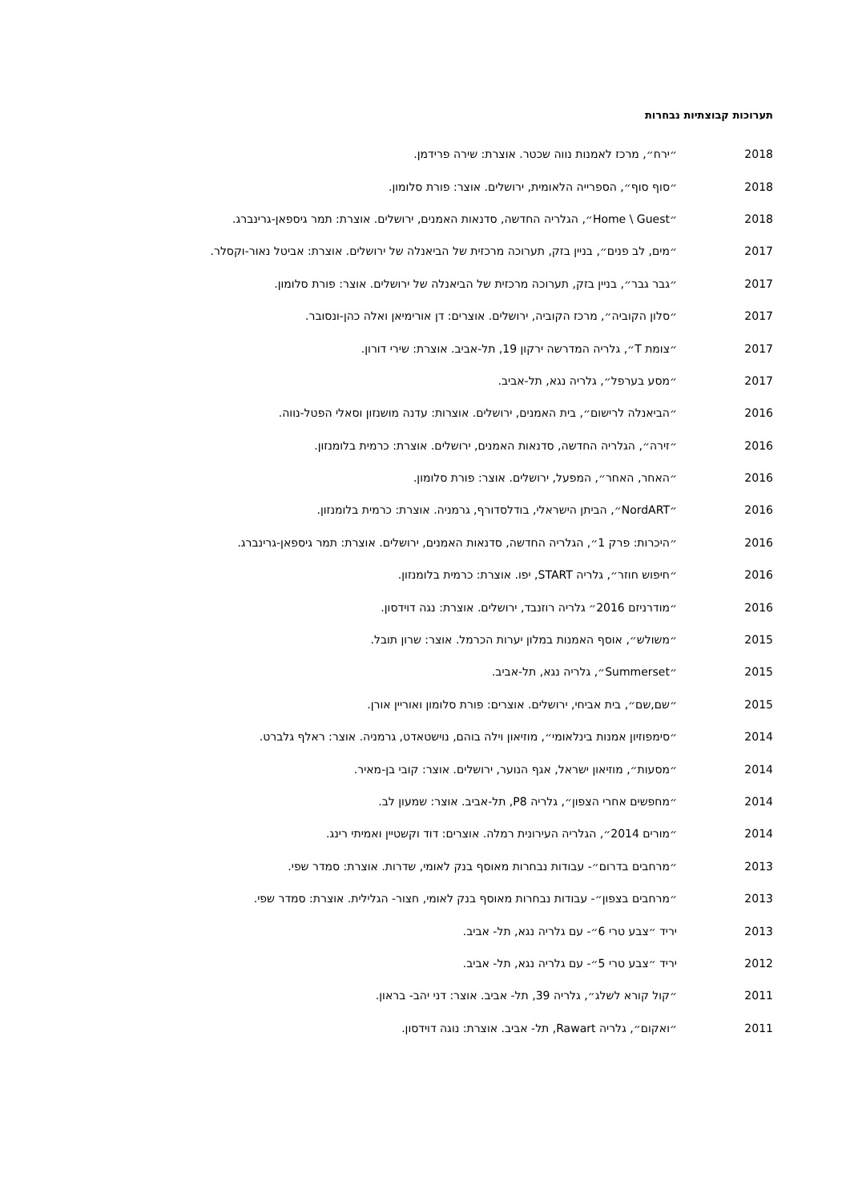תערוכות קבוצתיות נבחרות
2018 ״ירח״, מרכז לאמנות נווה שכטר. אוצרת: שירה פרידמן.
2018 ״סוף סוף״, הספרייה הלאומית, ירושלים. אוצר: פורת סלומון.
2018 ״Home \ Guest״, הגלריה החדשה, סדנאות האמנים, ירושלים. אוצרת: תמר גיספאן-גרינברג.
2017 ״מים, לב פנים״, בניין בזק, תערוכה מרכזית של הביאנלה של ירושלים. אוצרת: אביטל נאור-וקסלר.
2017 ״גבר גבר״, בניין בזק, תערוכה מרכזית של הביאנלה של ירושלים. אוצר: פורת סלומון.
2017 ״סלון הקוביה״, מרכז הקוביה, ירושלים. אוצרים: דן אורימיאן ואלה כהן-ונסובר.
2017 ״צומת T״, גלריה המדרשה ירקון 19, תל-אביב. אוצרת: שירי דורון.
2017 ״מסע בערפל״, גלריה נגא, תל-אביב.
2016 ״הביאנלה לרישום״, בית האמנים, ירושלים. אוצרות: עדנה מושנזון וסאלי הפטל-נווה.
2016 ״זירה״, הגלריה החדשה, סדנאות האמנים, ירושלים. אוצרת: כרמית בלומנזון.
2016 ״האחר, האחר״, המפעל, ירושלים. אוצר: פורת סלומון.
2016 ״NordART״, הביתן הישראלי, בודלסדורף, גרמניה. אוצרת: כרמית בלומנזון.
2016 ״היכרות: פרק 1״, הגלריה החדשה, סדנאות האמנים, ירושלים. אוצרת: תמר גיספאן-גרינברג.
2016 ״חיפוש חוזר״, גלריה START, יפו. אוצרת: כרמית בלומנזון.
2016 ״מודרניזם 2016״ גלריה רוזנבד, ירושלים. אוצרת: נגה דוידסון.
2015 ״משולש״, אוסף האמנות במלון יערות הכרמל. אוצר: שרון תובל.
2015 ״Summerset״, גלריה נגא, תל-אביב.
2015 ״שם,שם״, בית אביחי, ירושלים. אוצרים: פורת סלומון ואוריין אורן.
2014 ״סימפוזיון אמנות בינלאומי״, מוזיאון וילה בוהם, נוישטאדט, גרמניה. אוצר: ראלף גלברט.
2014 ״מסעות״, מוזיאון ישראל, אגף הנוער, ירושלים. אוצר: קובי בן-מאיר.
2014 ״מחפשים אחרי הצפון״, גלריה P8, תל-אביב. אוצר: שמעון לב.
2014 ״מורים 2014״, הגלריה העירונית רמלה. אוצרים: דוד וקשטיין ואמיתי רינג.
2013 ״מרחבים בדרום״- עבודות נבחרות מאוסף בנק לאומי, שדרות. אוצרת: סמדר שפי.
2013 ״מרחבים בצפון״- עבודות נבחרות מאוסף בנק לאומי, חצור- הגלילית. אוצרת: סמדר שפי.
2013 יריד ״צבע טרי 6״- עם גלריה נגא, תל- אביב.
2012 יריד ״צבע טרי 5״- עם גלריה נגא, תל- אביב.
2011 ״קול קורא לשלג״, גלריה 39, תל- אביב. אוצר: דני יהב- בראון.
2011 ״ואקום״, גלריה Rawart, תל- אביב. אוצרת: נוגה דוידסון.